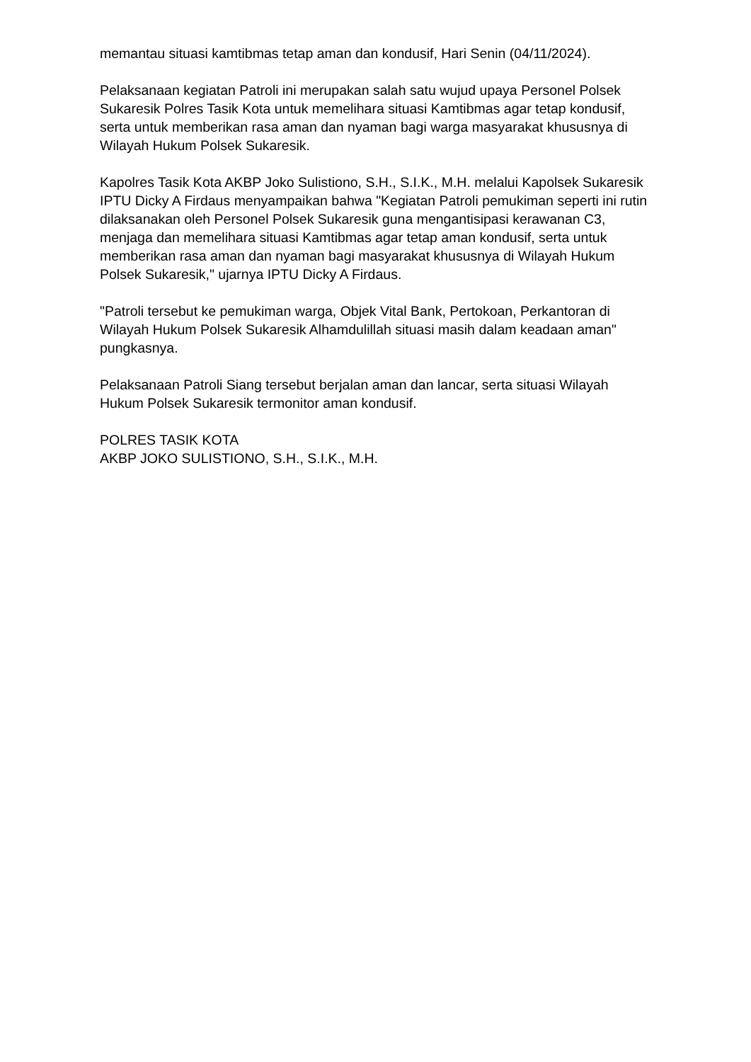memantau situasi kamtibmas tetap aman dan kondusif, Hari Senin (04/11/2024).
Pelaksanaan kegiatan Patroli ini merupakan salah satu wujud upaya Personel Polsek Sukaresik Polres Tasik Kota untuk memelihara situasi Kamtibmas agar tetap kondusif, serta untuk memberikan rasa aman dan nyaman bagi warga masyarakat khususnya di Wilayah Hukum Polsek Sukaresik.
Kapolres Tasik Kota AKBP Joko Sulistiono, S.H., S.I.K., M.H. melalui Kapolsek Sukaresik IPTU Dicky A Firdaus menyampaikan bahwa "Kegiatan Patroli pemukiman seperti ini rutin dilaksanakan oleh Personel Polsek Sukaresik guna mengantisipasi kerawanan C3, menjaga dan memelihara situasi Kamtibmas agar tetap aman kondusif, serta untuk memberikan rasa aman dan nyaman bagi masyarakat khususnya di Wilayah Hukum Polsek Sukaresik," ujarnya IPTU Dicky A Firdaus.
"Patroli tersebut ke pemukiman warga, Objek Vital Bank, Pertokoan, Perkantoran di Wilayah Hukum Polsek Sukaresik Alhamdulillah situasi masih dalam keadaan aman" pungkasnya.
Pelaksanaan Patroli Siang tersebut berjalan aman dan lancar, serta situasi Wilayah Hukum Polsek Sukaresik termonitor aman kondusif.
POLRES TASIK KOTA
AKBP JOKO SULISTIONO, S.H., S.I.K., M.H.